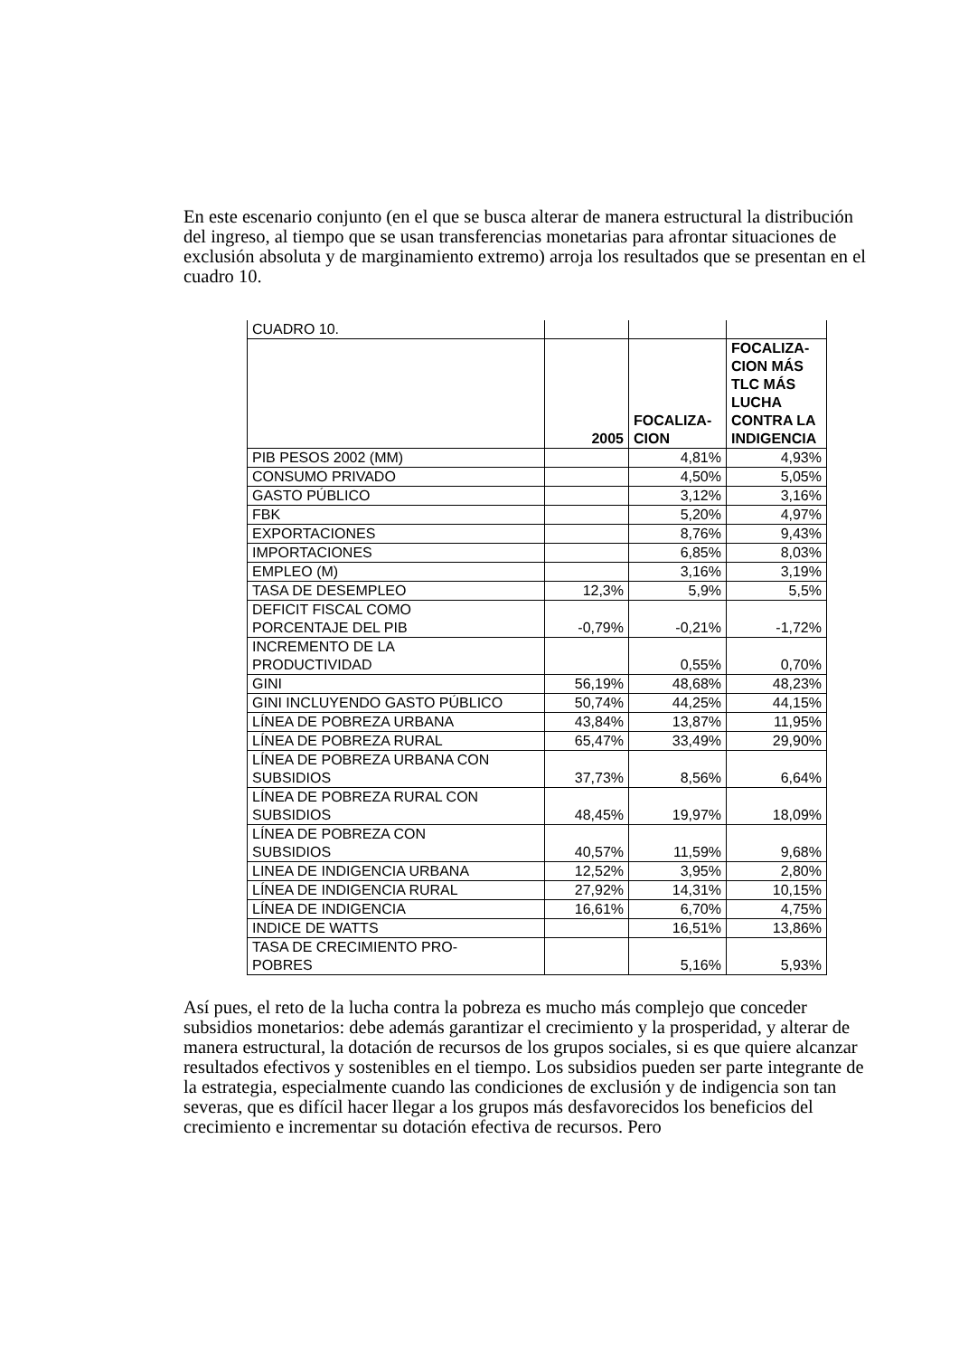En este escenario conjunto (en el que se busca alterar de manera estructural la distribución del ingreso, al tiempo que se usan transferencias monetarias para afrontar situaciones de exclusión absoluta y de marginamiento extremo) arroja los resultados que se presentan en el cuadro 10.
| CUADRO 10. | | | |
| | 2005 | FOCALIZA- CION | FOCALIZA- CION MÁS TLC MÁS LUCHA CONTRA LA INDIGENCIA |
| PIB PESOS 2002 (MM) | | 4,81% | 4,93% |
| CONSUMO PRIVADO | | 4,50% | 5,05% |
| GASTO PÚBLICO | | 3,12% | 3,16% |
| FBK | | 5,20% | 4,97% |
| EXPORTACIONES | | 8,76% | 9,43% |
| IMPORTACIONES | | 6,85% | 8,03% |
| EMPLEO (M) | | 3,16% | 3,19% |
| TASA DE DESEMPLEO | 12,3% | 5,9% | 5,5% |
| DEFICIT FISCAL COMO PORCENTAJE DEL PIB | -0,79% | -0,21% | -1,72% |
| INCREMENTO DE LA PRODUCTIVIDAD | | 0,55% | 0,70% |
| GINI | 56,19% | 48,68% | 48,23% |
| GINI INCLUYENDO GASTO PÚBLICO | 50,74% | 44,25% | 44,15% |
| LÍNEA DE POBREZA URBANA | 43,84% | 13,87% | 11,95% |
| LÍNEA DE POBREZA RURAL | 65,47% | 33,49% | 29,90% |
| LÍNEA DE POBREZA URBANA CON SUBSIDIOS | 37,73% | 8,56% | 6,64% |
| LÍNEA DE POBREZA RURAL CON SUBSIDIOS | 48,45% | 19,97% | 18,09% |
| LÍNEA DE POBREZA CON SUBSIDIOS | 40,57% | 11,59% | 9,68% |
| LINEA DE INDIGENCIA URBANA | 12,52% | 3,95% | 2,80% |
| LÍNEA DE INDIGENCIA RURAL | 27,92% | 14,31% | 10,15% |
| LÍNEA DE INDIGENCIA | 16,61% | 6,70% | 4,75% |
| INDICE DE WATTS | | 16,51% | 13,86% |
| TASA DE CRECIMIENTO PRO- POBRES | | 5,16% | 5,93% |
Así pues, el reto de la lucha contra la pobreza es mucho más complejo que conceder subsidios monetarios: debe además garantizar el crecimiento y la prosperidad, y alterar de manera estructural, la dotación de recursos de los grupos sociales, si es que quiere alcanzar resultados efectivos y sostenibles en el tiempo. Los subsidios pueden ser parte integrante de la estrategia, especialmente cuando las condiciones de exclusión y de indigencia son tan severas, que es difícil hacer llegar a los grupos más desfavorecidos los beneficios del crecimiento e incrementar su dotación efectiva de recursos. Pero